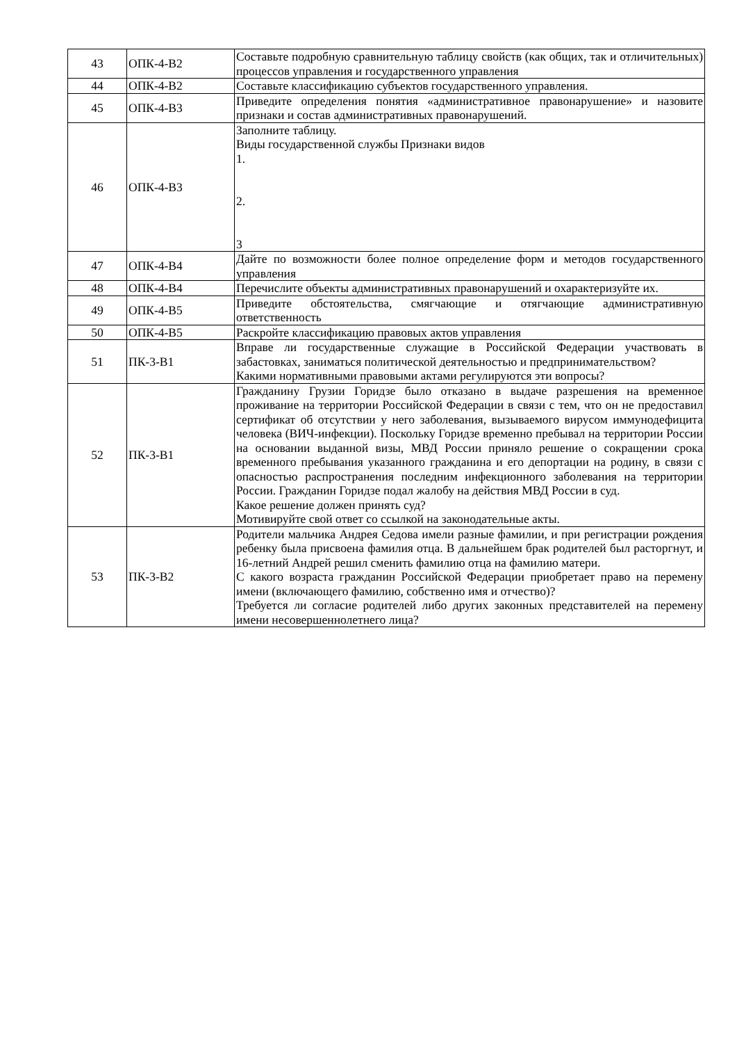| 43 | ОПК-4-В2 | Составьте подробную сравнительную таблицу свойств (как общих, так и отличительных) процессов управления и государственного управления |
| 44 | ОПК-4-В2 | Составьте классификацию субъектов государственного управления. |
| 45 | ОПК-4-В3 | Приведите определения понятия «административное правонарушение» и назовите признаки и состав административных правонарушений. |
| 46 | ОПК-4-В3 | Заполните таблицу. Виды государственной службы Признаки видов 1. 2. 3 |
| 47 | ОПК-4-В4 | Дайте по возможности более полное определение форм и методов государственного управления |
| 48 | ОПК-4-В4 | Перечислите объекты административных правонарушений и охарактеризуйте их. |
| 49 | ОПК-4-В5 | Приведите обстоятельства, смягчающие и отягчающие административную ответственность |
| 50 | ОПК-4-В5 | Раскройте классификацию правовых актов управления |
| 51 | ПК-3-В1 | Вправе ли государственные служащие в Российской Федерации участвовать в забастовках, заниматься политической деятельностью и предпринимательством? Какими нормативными правовыми актами регулируются эти вопросы? |
| 52 | ПК-3-В1 | Гражданину Грузии Горидзе было отказано в выдаче разрешения на временное проживание на территории Российской Федерации в связи с тем, что он не предоставил сертификат об отсутствии у него заболевания, вызываемого вирусом иммунодефицита человека (ВИЧ-инфекции). Поскольку Горидзе временно пребывал на территории России на основании выданной визы, МВД России приняло решение о сокращении срока временного пребывания указанного гражданина и его депортации на родину, в связи с опасностью распространения последним инфекционного заболевания на территории России. Гражданин Горидзе подал жалобу на действия МВД России в суд. Какое решение должен принять суд? Мотивируйте свой ответ со ссылкой на законодательные акты. |
| 53 | ПК-3-В2 | Родители мальчика Андрея Седова имели разные фамилии, и при регистрации рождения ребенку была присвоена фамилия отца. В дальнейшем брак родителей был расторгнут, и 16-летний Андрей решил сменить фамилию отца на фамилию матери. С какого возраста гражданин Российской Федерации приобретает право на перемену имени (включающего фамилию, собственно имя и отчество)? Требуется ли согласие родителей либо других законных представителей на перемену имени несовершеннолетнего лица? |